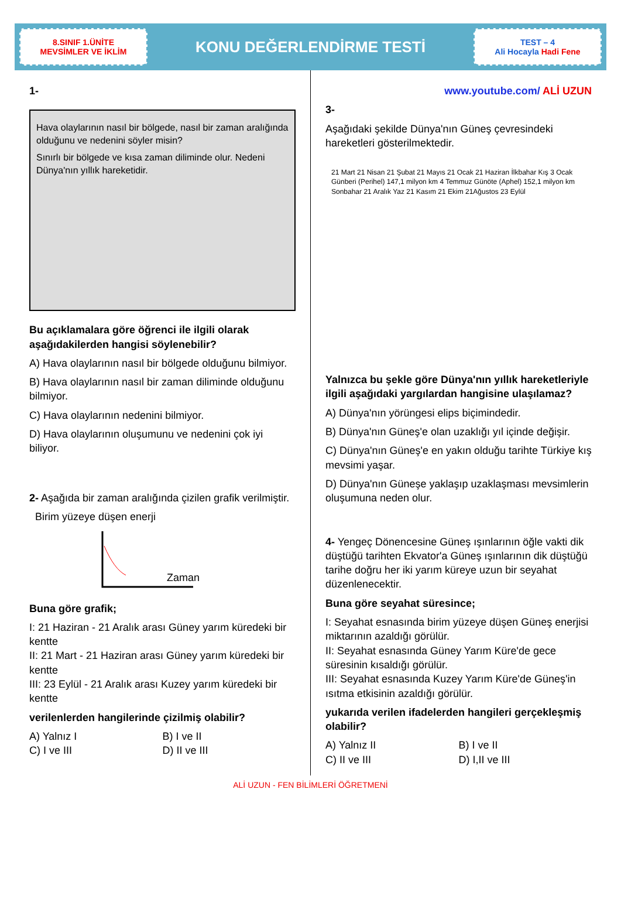8.SINIF 1.ÜNİTE
MEVSİMLER VE İKLİM
KONU DEĞERLENDİRME TESTİ
TEST – 4
Ali Hocayla Hadi Fene
1-
Hava olaylarının nasıl bir bölgede, nasıl bir zaman aralığında olduğunu ve nedenini söyler misin?
Sınırlı bir bölgede ve kısa zaman diliminde olur. Nedeni Dünya'nın yıllık hareketidir.
Bu açıklamalara göre öğrenci ile ilgili olarak aşağıdakilerden hangisi söylenebilir?
A) Hava olaylarının nasıl bir bölgede olduğunu bilmiyor.
B) Hava olaylarının nasıl bir zaman diliminde olduğunu bilmiyor.
C) Hava olaylarının nedenini bilmiyor.
D) Hava olaylarının oluşumunu ve nedenini çok iyi biliyor.
2- Aşağıda bir zaman aralığında çizilen grafik verilmiştir.
Birim yüzeye düşen enerji
Zaman
Buna göre grafik;
I: 21 Haziran - 21 Aralık arası Güney yarım küredeki bir kentte
II: 21 Mart - 21 Haziran arası Güney yarım küredeki bir kentte
III: 23 Eylül - 21 Aralık arası Kuzey yarım küredeki bir kentte
verilenlerden hangilerinde çizilmiş olabilir?
A) Yalnız I B) I ve II C) I ve III D) II ve III
www.youtube.com/ ALİ UZUN
3-
Aşağıdaki şekilde Dünya'nın Güneş çevresindeki hareketleri gösterilmektedir.
21 Mart 21 Nisan 21 Şubat 21 Mayıs 21 Ocak 21 Haziran İlkbahar Kış 3 Ocak Günberi (Perihel) 147,1 milyon km 4 Temmuz Günöte (Aphel) 152,1 milyon km Sonbahar 21 Aralık Yaz 21 Kasım 21 Ekim 21Ağustos 23 Eylül
Yalnızca bu şekle göre Dünya'nın yıllık hareketleriyle ilgili aşağıdaki yargılardan hangisine ulaşılamaz?
A) Dünya'nın yörüngesi elips biçimindedir.
B) Dünya'nın Güneş'e olan uzaklığı yıl içinde değişir.
C) Dünya'nın Güneş'e en yakın olduğu tarihte Türkiye kış mevsimi yaşar.
D) Dünya'nın Güneşe yaklaşıp uzaklaşması mevsimlerin oluşumuna neden olur.
4- Yengeç Dönencesine Güneş ışınlarının öğle vakti dik düştüğü tarihten Ekvator'a Güneş ışınlarının dik düştüğü tarihe doğru her iki yarım küreye uzun bir seyahat düzenlenecektir.
Buna göre seyahat süresince;
I: Seyahat esnasında birim yüzeye düşen Güneş enerjisi miktarının azaldığı görülür.
II: Seyahat esnasında Güney Yarım Küre'de gece süresinin kısaldığı görülür.
III: Seyahat esnasında Kuzey Yarım Küre'de Güneş'in ısıtma etkisinin azaldığı görülür.
yukarıda verilen ifadelerden hangileri gerçekleşmiş olabilir?
A) Yalnız II B) I ve II C) II ve III D) I,II ve III
ALİ UZUN - FEN BİLİMLERİ ÖĞRETMENİ